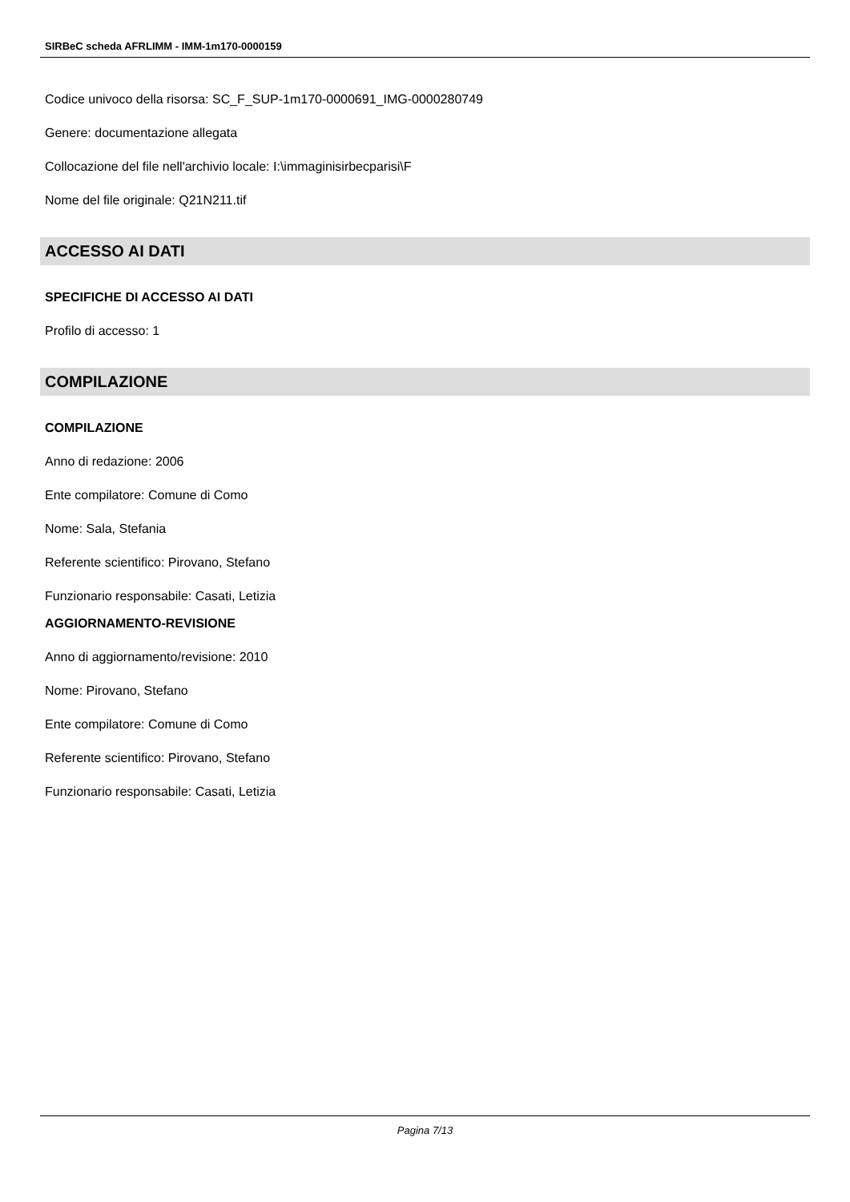SIRBeC scheda AFRLIMM - IMM-1m170-0000159
Codice univoco della risorsa: SC_F_SUP-1m170-0000691_IMG-0000280749
Genere: documentazione allegata
Collocazione del file nell'archivio locale: I:\immaginisirbecparisi\F
Nome del file originale: Q21N211.tif
ACCESSO AI DATI
SPECIFICHE DI ACCESSO AI DATI
Profilo di accesso: 1
COMPILAZIONE
COMPILAZIONE
Anno di redazione: 2006
Ente compilatore: Comune di Como
Nome: Sala, Stefania
Referente scientifico: Pirovano, Stefano
Funzionario responsabile: Casati, Letizia
AGGIORNAMENTO-REVISIONE
Anno di aggiornamento/revisione: 2010
Nome: Pirovano, Stefano
Ente compilatore: Comune di Como
Referente scientifico: Pirovano, Stefano
Funzionario responsabile: Casati, Letizia
Pagina 7/13